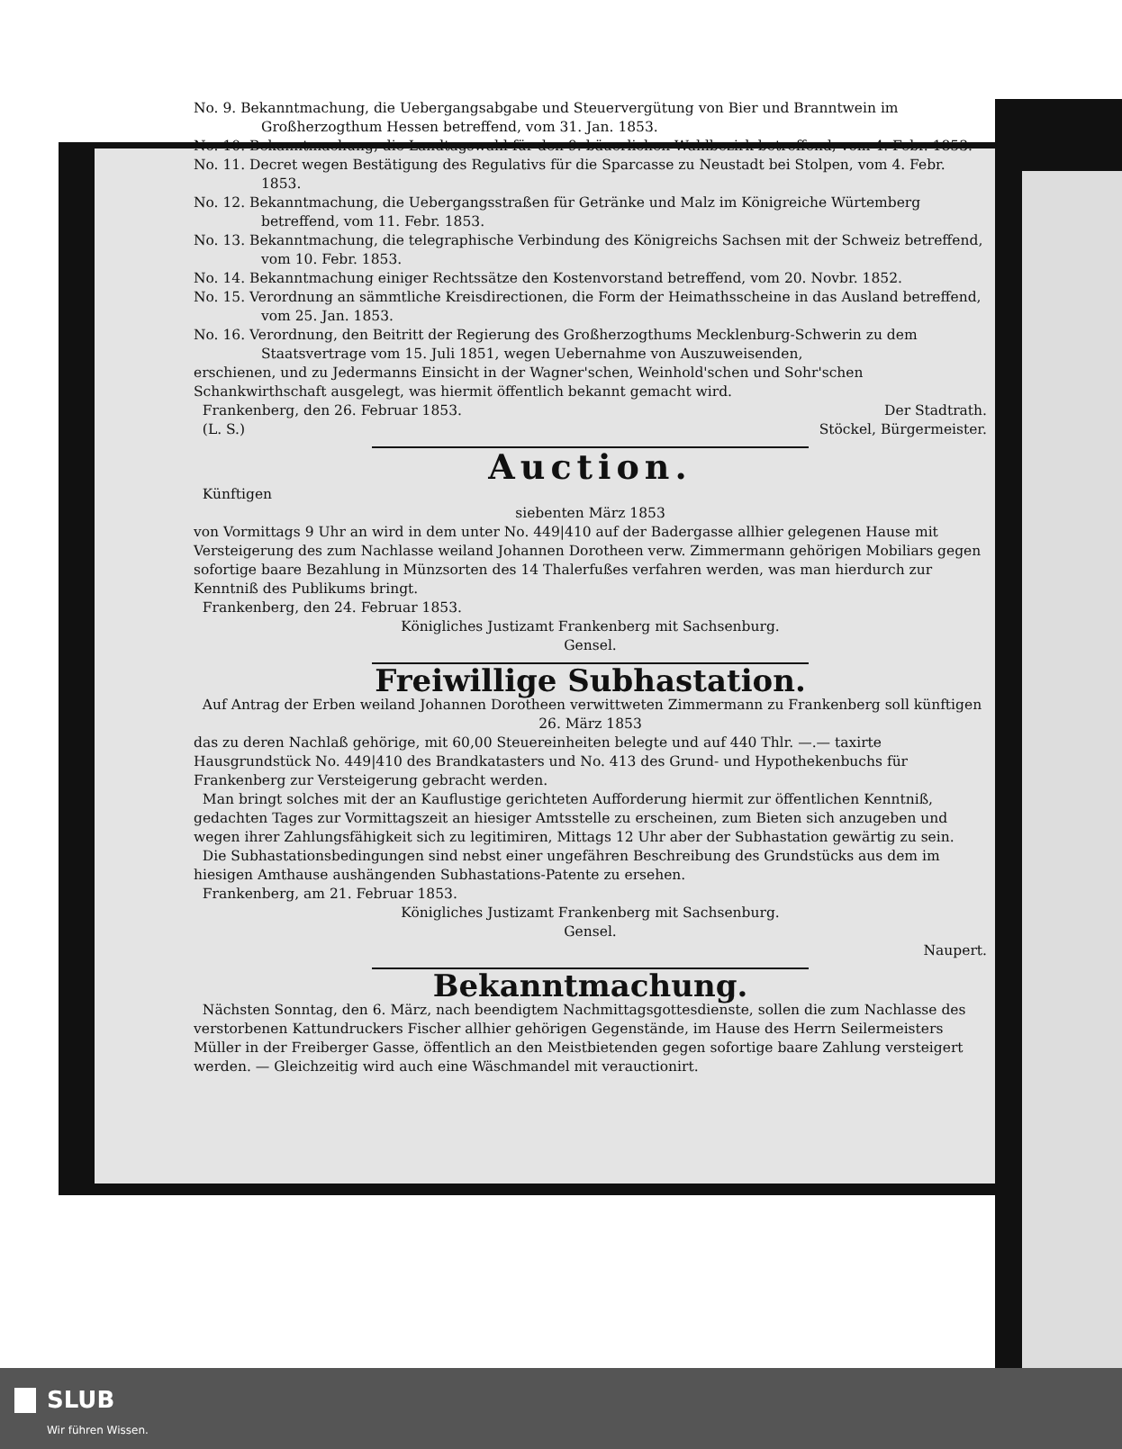No. 9. Bekanntmachung, die Uebergangsabgabe und Steuervergütung von Bier und Branntwein im Großherzogthum Hessen betreffend, vom 31. Jan. 1853.
No. 10. Bekanntmachung, die Landtagswahl für den 9. bäuerlichen Wahlbezirk betreffend, vom 4. Febr. 1853.
No. 11. Decret wegen Bestätigung des Regulativs für die Sparcasse zu Neustadt bei Stolpen, vom 4. Febr. 1853.
No. 12. Bekanntmachung, die Uebergangsstraßen für Getränke und Malz im Königreiche Würtemberg betreffend, vom 11. Febr. 1853.
No. 13. Bekanntmachung, die telegraphische Verbindung des Königreichs Sachsen mit der Schweiz betreffend, vom 10. Febr. 1853.
No. 14. Bekanntmachung einiger Rechtssätze den Kostenvorstand betreffend, vom 20. Novbr. 1852.
No. 15. Verordnung an sämmtliche Kreisdirectionen, die Form der Heimathsscheine in das Ausland betreffend, vom 25. Jan. 1853.
No. 16. Verordnung, den Beitritt der Regierung des Großherzogthums Mecklenburg-Schwerin zu dem Staatsvertrage vom 15. Juli 1851, wegen Uebernahme von Auszuweisenden,
erschienen, und zu Jedermanns Einsicht in der Wagner'schen, Weinhold'schen und Sohr'schen Schankwirthschaft ausgelegt, was hiermit öffentlich bekannt gemacht wird.
Frankenberg, den 26. Februar 1853. Der Stadtrath.
(L. S.) Stöckel, Bürgermeister.
Auction.
Künftigen
siebenten März 1853
von Vormittags 9 Uhr an wird in dem unter No. 449|410 auf der Badergasse allhier gelegenen Hause mit Versteigerung des zum Nachlasse weiland Johannen Dorotheen verw. Zimmermann gehörigen Mobiliars gegen sofortige baare Bezahlung in Münzsorten des 14 Thalerfußes verfahren werden, was man hierdurch zur Kenntniß des Publikums bringt.
Frankenberg, den 24. Februar 1853.
Königliches Justizamt Frankenberg mit Sachsenburg.
Gensel.
Freiwillige Subhastation.
Auf Antrag der Erben weiland Johannen Dorotheen verwittweten Zimmermann zu Frankenberg soll künftigen
26. März 1853
das zu deren Nachlaß gehörige, mit 60,00 Steuereinheiten belegte und auf 440 Thlr. —.— taxirte Hausgrundstück No. 449|410 des Brandkatasters und No. 413 des Grund- und Hypothekenbuchs für Frankenberg zur Versteigerung gebracht werden.
Man bringt solches mit der an Kauflustige gerichteten Aufforderung hiermit zur öffentlichen Kenntniß, gedachten Tages zur Vormittagszeit an hiesiger Amtsstelle zu erscheinen, zum Bieten sich anzugeben und wegen ihrer Zahlungsfähigkeit sich zu legitimiren, Mittags 12 Uhr aber der Subhastation gewärtig zu sein.
Die Subhastationsbedingungen sind nebst einer ungefähren Beschreibung des Grundstücks aus dem im hiesigen Amthause aushängenden Subhastations-Patente zu ersehen.
Frankenberg, am 21. Februar 1853.
Königliches Justizamt Frankenberg mit Sachsenburg.
Gensel.
Naupert.
Bekanntmachung.
Nächsten Sonntag, den 6. März, nach beendigtem Nachmittagsgottesdienste, sollen die zum Nachlasse des verstorbenen Kattundruckers Fischer allhier gehörigen Gegenstände, im Hause des Herrn Seilermeisters Müller in der Freiberger Gasse, öffentlich an den Meistbietenden gegen sofortige baare Zahlung versteigert werden. — Gleichzeitig wird auch eine Wäschmandel mit verauctionirt.
SLUB
Wir führen Wissen.